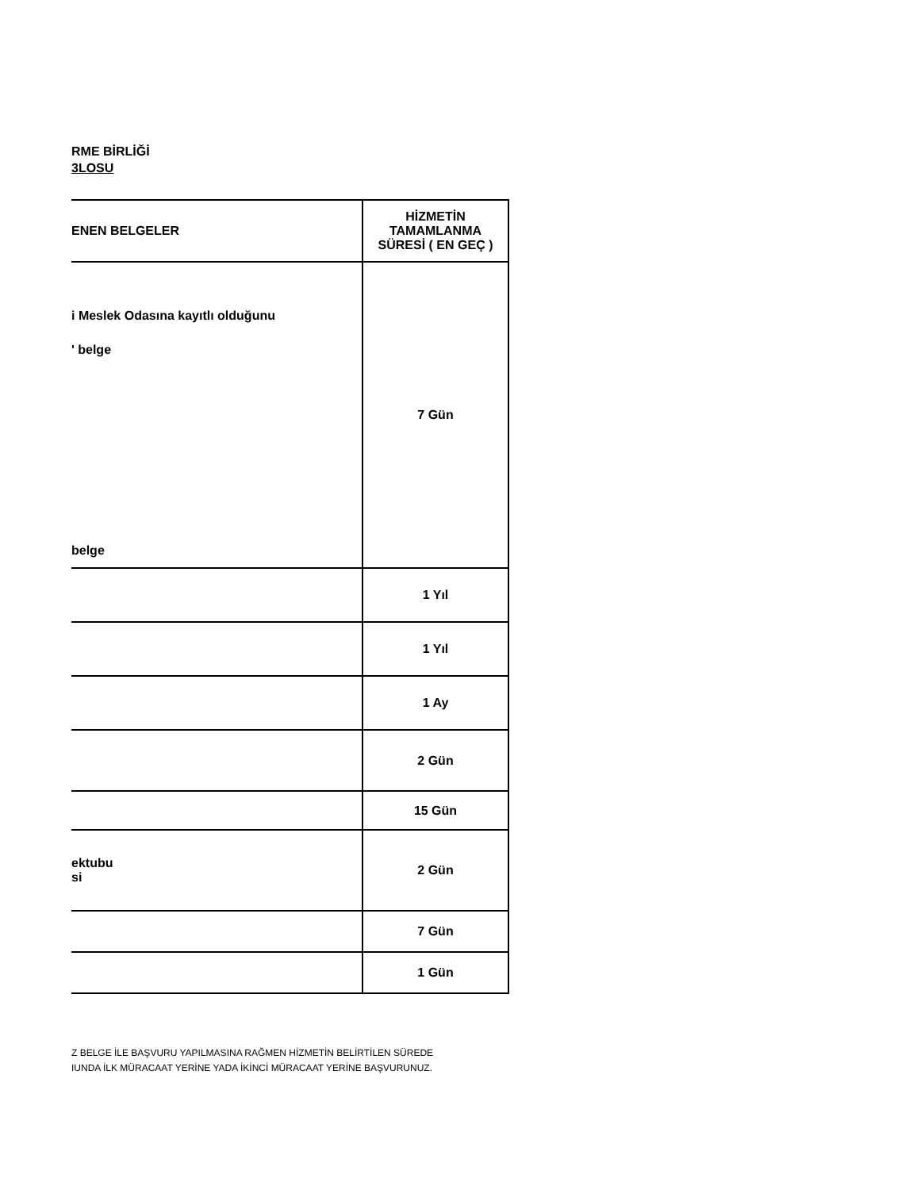RME BİRLİĞİ
3LOSU
| ENEN BELGELER | HİZMETİN TAMAMLANMA SÜRESİ ( EN GEÇ ) |
| --- | --- |
| i Meslek Odasına kayıtlı olduğunu ' belge belge | 7 Gün |
| | 1 Yıl |
| | 1 Yıl |
| | 1 Ay |
| | 2 Gün |
| | 15 Gün |
| ektubu si | 2 Gün |
| | 7 Gün |
| | 1 Gün |
Z BELGE İLE BAŞVURU YAPILMASINA RAĞMEN HİZMETİN BELİRTİLEN SÜREDE
IUNDA İLK MÜRACAAT YERİNE YADA İKİNCİ MÜRACAAT YERİNE BAŞVURUNUZ.